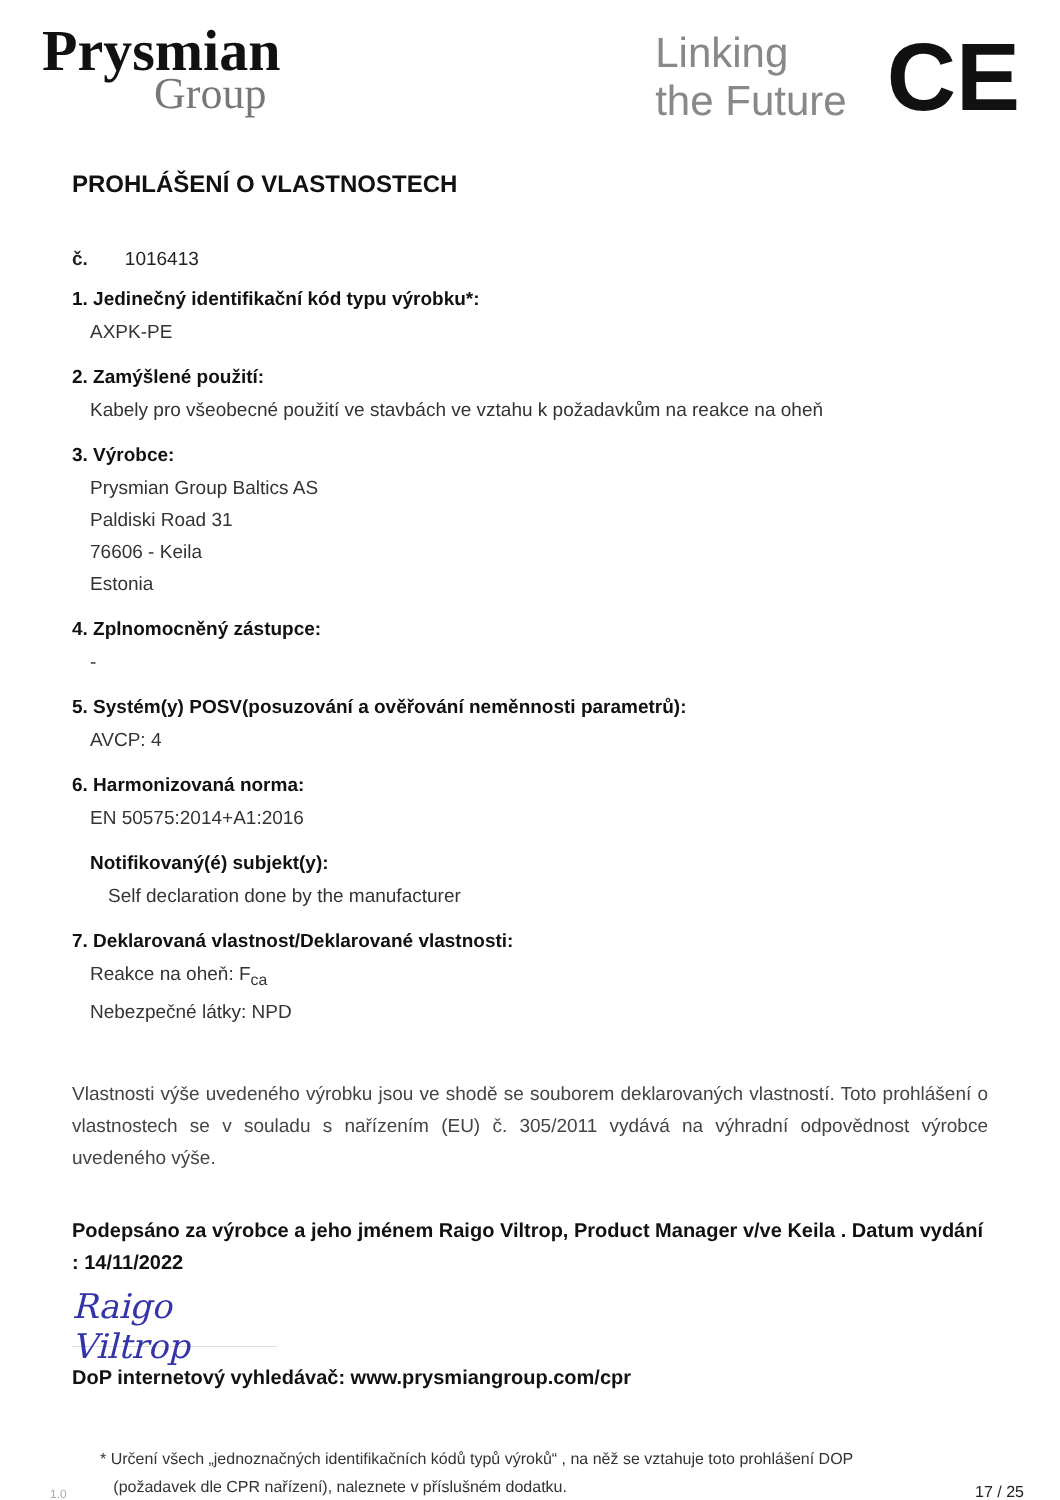Prysmian
Group
Linking
the Future
CE
PROHLÁŠENÍ O VLASTNOSTECH
č. 1016413
1. Jedinečný identifikační kód typu výrobku*:
AXPK-PE
2. Zamýšlené použití:
Kabely pro všeobecné použití ve stavbách ve vztahu k požadavkům na reakce na oheň
3. Výrobce:
Prysmian Group Baltics AS
Paldiski Road 31
76606 - Keila
Estonia
4. Zplnomocněný zástupce:
-
5. Systém(y) POSV(posuzování a ověřování neměnnosti parametrů):
AVCP: 4
6. Harmonizovaná norma:
EN 50575:2014+A1:2016
Notifikovaný(é) subjekt(y):
Self declaration done by the manufacturer
7. Deklarovaná vlastnost/Deklarované vlastnosti:
Reakce na oheň: F<sub>ca</sub>
Nebezpečné látky: NPD
Vlastnosti výše uvedeného výrobku jsou ve shodě se souborem deklarovaných vlastností. Toto prohlášení o vlastnostech se v souladu s nařízením (EU) č. 305/2011 vydává na výhradní odpovědnost výrobce uvedeného výše.
Podepsáno za výrobce a jeho jménem Raigo Viltrop, Product Manager v/ve Keila . Datum vydání : 14/11/2022
Raigo Viltrop
DoP internetový vyhledávač: www.prysmiangroup.com/cpr
1.0
* Určení všech „jednoznačných identifikačních kódů typů výroků“ , na něž se vztahuje toto prohlášení DOP
(požadavek dle CPR nařízení), naleznete v příslušném dodatku.
17 / 25